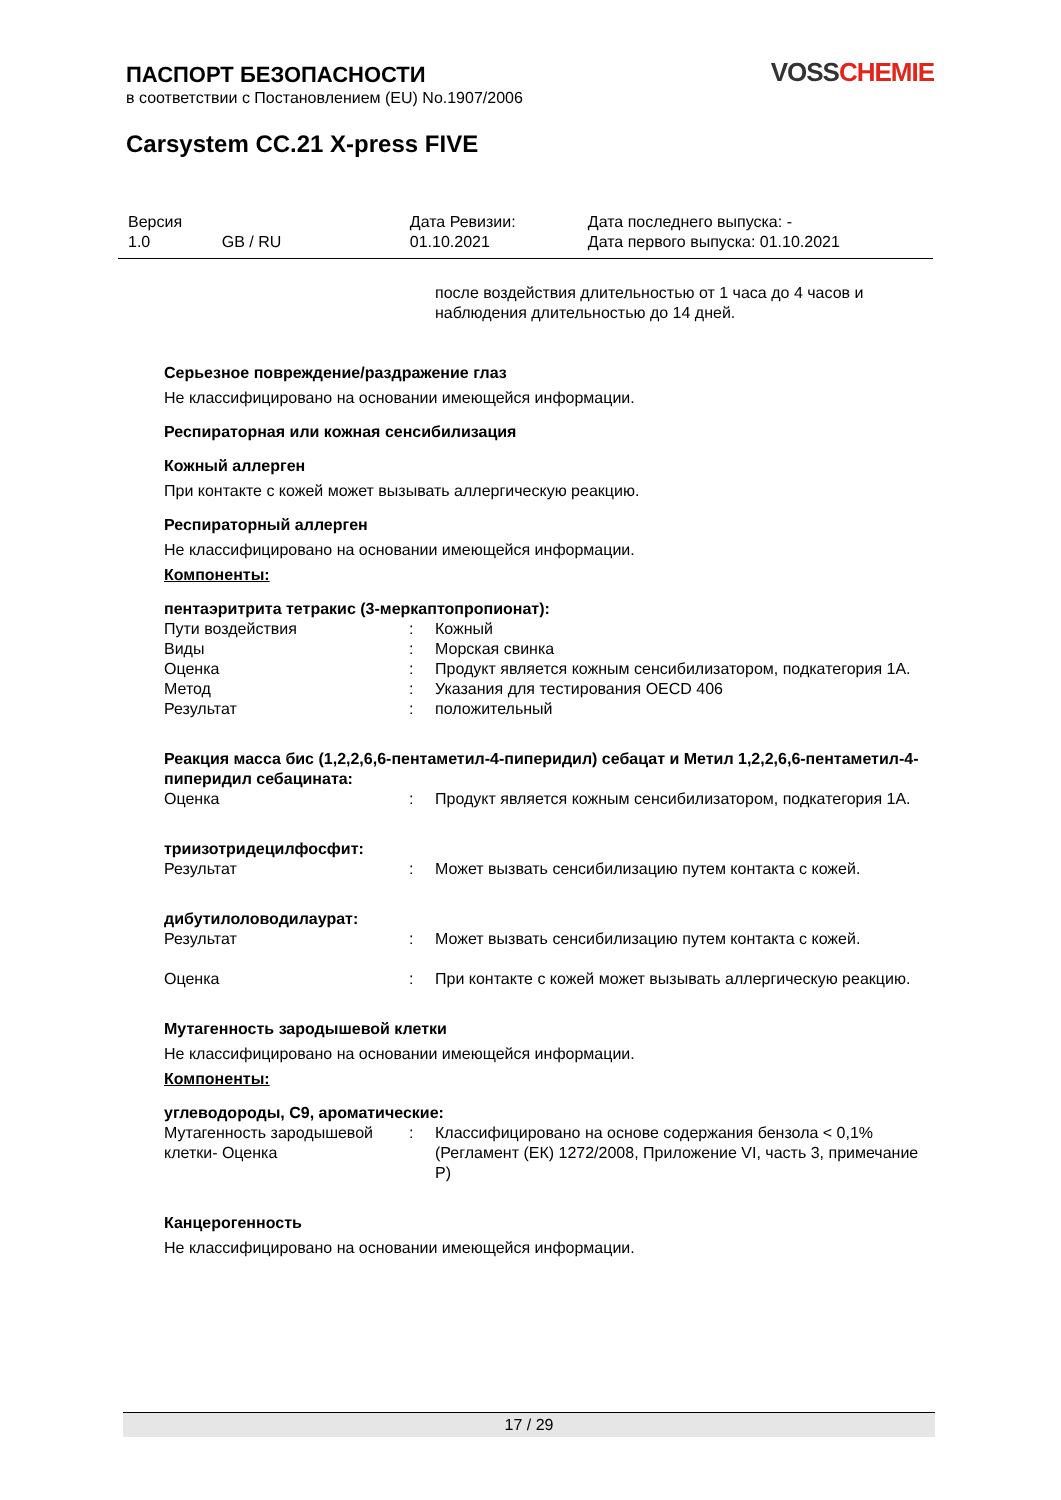ПАСПОРТ БЕЗОПАСНОСТИ
в соответствии с Постановлением (EU) No.1907/2006
VOSS CHEMIE
Carsystem CC.21 X-press FIVE
| Версия 1.0 | GB / RU | Дата Ревизии: 01.10.2021 | Дата последнего выпуска: - Дата первого выпуска: 01.10.2021 |
после воздействия длительностью от 1 часа до 4 часов и наблюдения длительностью до 14 дней.
Серьезное повреждение/раздражение глаз
Не классифицировано на основании имеющейся информации.
Респираторная или кожная сенсибилизация
Кожный аллерген
При контакте с кожей может вызывать аллергическую реакцию.
Респираторный аллерген
Не классифицировано на основании имеющейся информации.
Компоненты:
пентаэритрита тетракис (3-меркаптопропионат):
| Пути воздействия | : | Кожный |
| Виды | : | Морская свинка |
| Оценка | : | Продукт является кожным сенсибилизатором, подкатегория 1А. |
| Метод | : | Указания для тестирования OECD 406 |
| Результат | : | положительный |
Реакция масса бис (1,2,2,6,6-пентаметил-4-пиперидил) себацат и Метил 1,2,2,6,6-пентаметил-4-пиперидил себацината:
| Оценка | : | Продукт является кожным сенсибилизатором, подкатегория 1А. |
триизотридецилфосфит:
| Результат | : | Может вызвать сенсибилизацию путем контакта с кожей. |
дибутилоловодилаурат:
| Результат | : | Может вызвать сенсибилизацию путем контакта с кожей. |
| Оценка | : | При контакте с кожей может вызывать аллергическую реакцию. |
Мутагенность зародышевой клетки
Не классифицировано на основании имеющейся информации.
Компоненты:
углеводороды, C9, ароматические:
| Мутагенность зародышевой клетки- Оценка | : | Классифицировано на основе содержания бензола < 0,1% (Регламент (ЕК) 1272/2008, Приложение VI, часть 3, примечание P) |
Канцерогенность
Не классифицировано на основании имеющейся информации.
17 / 29